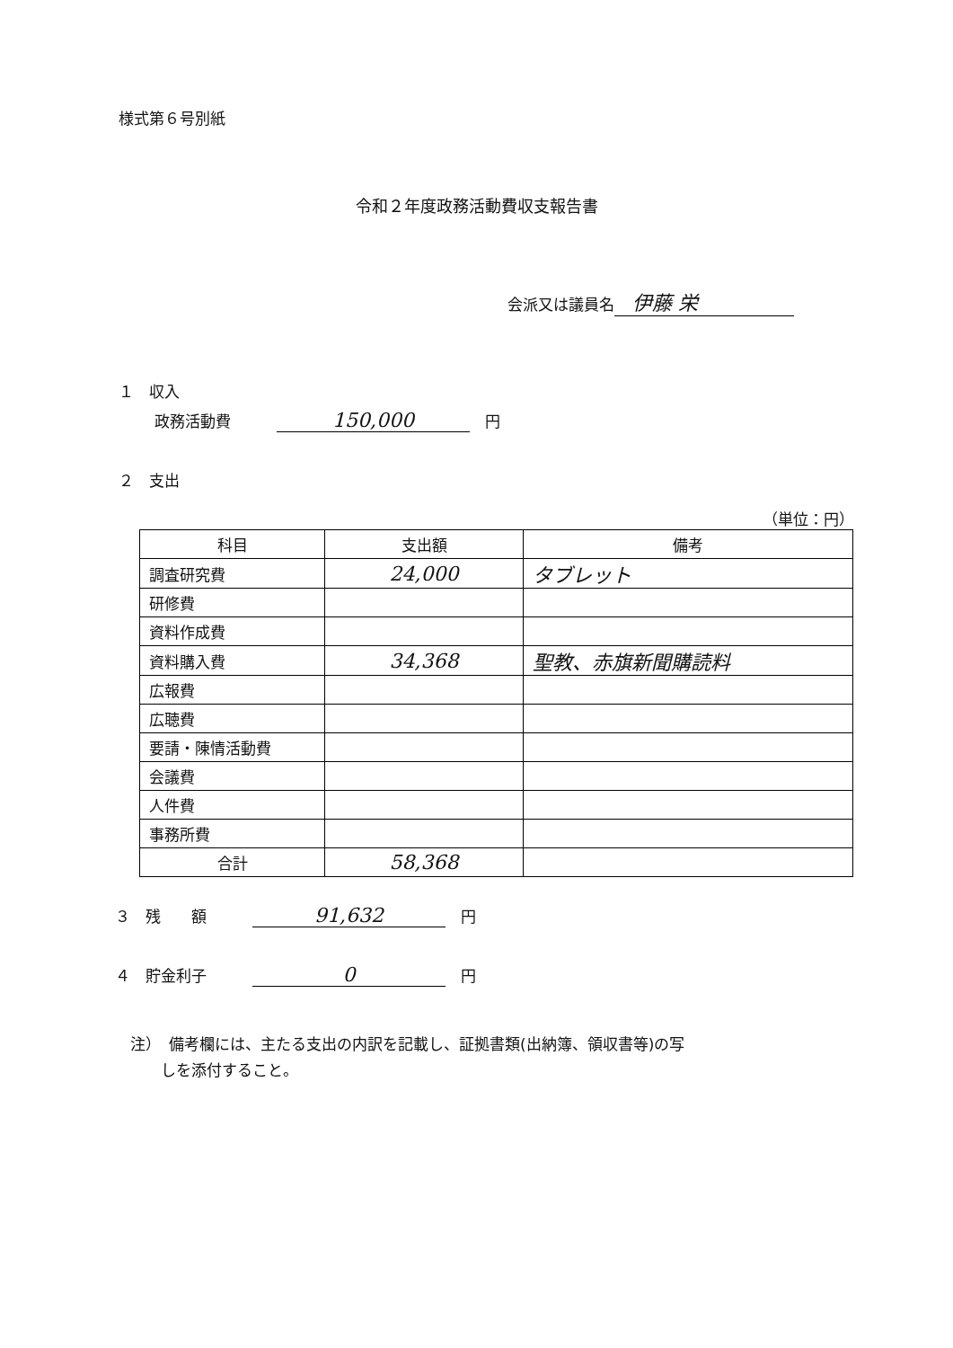様式第６号別紙
令和２年度政務活動費収支報告書
会派又は議員名 伊藤 栄
１　収入
政務活動費　　　150,000　円
２　支出
（単位：円）
| 科目 | 支出額 | 備考 |
| --- | --- | --- |
| 調査研究費 | 24,000 | タブレット |
| 研修費 | | |
| 資料作成費 | | |
| 資料購入費 | 34,368 | 聖教、赤旗新聞購読料 |
| 広報費 | | |
| 広聴費 | | |
| 要請・陳情活動費 | | |
| 会議費 | | |
| 人件費 | | |
| 事務所費 | | |
| 合計 | 58,368 | |
３　残　　額　　　91,632　円
４　貯金利子　　　0　円
注）　備考欄には、主たる支出の内訳を記載し、証拠書類(出納簿、領収書等)の写
　　しを添付すること。